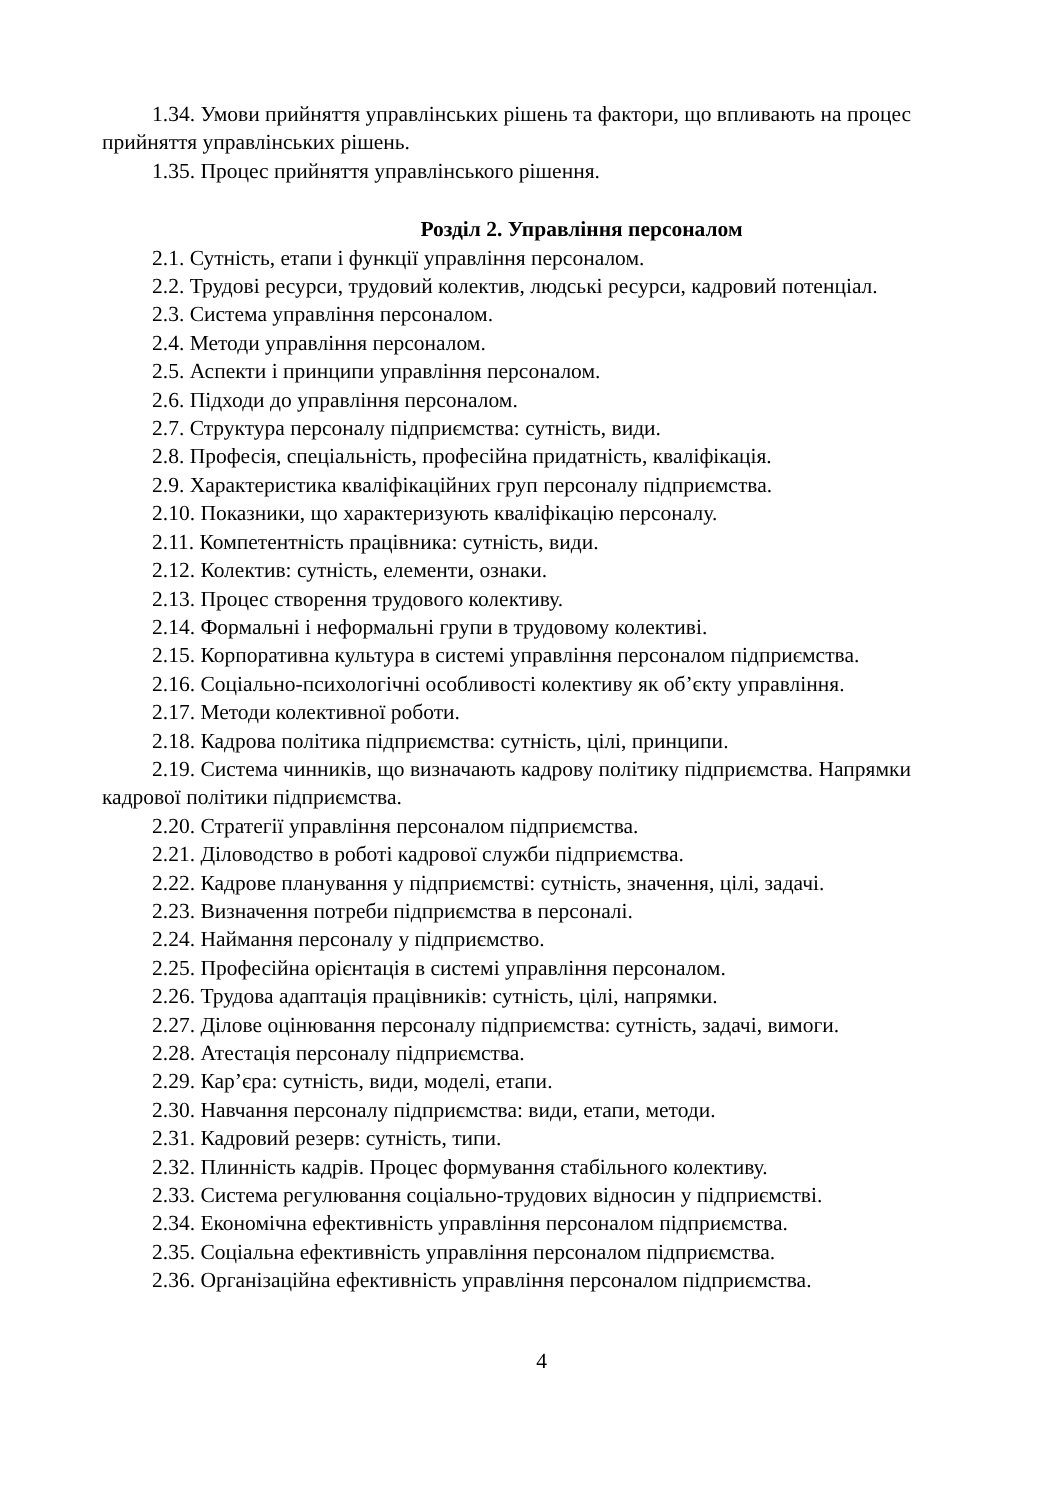1.34. Умови прийняття управлінських рішень та фактори, що впливають на процес прийняття управлінських рішень.
1.35. Процес прийняття управлінського рішення.
Розділ 2. Управління персоналом
2.1. Сутність, етапи і функції управління персоналом.
2.2. Трудові ресурси, трудовий колектив, людські ресурси, кадровий потенціал.
2.3. Система управління персоналом.
2.4. Методи управління персоналом.
2.5. Аспекти і принципи управління персоналом.
2.6. Підходи до управління персоналом.
2.7. Структура персоналу підприємства: сутність, види.
2.8. Професія, спеціальність, професійна придатність, кваліфікація.
2.9. Характеристика кваліфікаційних груп персоналу підприємства.
2.10. Показники, що характеризують кваліфікацію персоналу.
2.11. Компетентність працівника: сутність, види.
2.12. Колектив: сутність, елементи, ознаки.
2.13. Процес створення трудового колективу.
2.14. Формальні і неформальні групи в трудовому колективі.
2.15. Корпоративна культура в системі управління персоналом підприємства.
2.16. Соціально-психологічні особливості колективу як об’єкту управління.
2.17. Методи колективної роботи.
2.18. Кадрова політика підприємства: сутність, цілі, принципи.
2.19. Система чинників, що визначають кадрову політику підприємства. Напрямки кадрової політики підприємства.
2.20. Стратегії управління персоналом підприємства.
2.21. Діловодство в роботі кадрової служби підприємства.
2.22. Кадрове планування у підприємстві: сутність, значення, цілі, задачі.
2.23. Визначення потреби підприємства в персоналі.
2.24. Наймання персоналу у підприємство.
2.25. Професійна орієнтація в системі управління персоналом.
2.26. Трудова адаптація працівників: сутність, цілі, напрямки.
2.27. Ділове оцінювання персоналу підприємства: сутність, задачі, вимоги.
2.28. Атестація персоналу підприємства.
2.29. Кар’єра: сутність, види, моделі, етапи.
2.30. Навчання персоналу підприємства: види, етапи, методи.
2.31. Кадровий резерв: сутність, типи.
2.32. Плинність кадрів. Процес формування стабільного колективу.
2.33. Система регулювання соціально-трудових відносин у підприємстві.
2.34. Економічна ефективність управління персоналом підприємства.
2.35. Соціальна ефективність управління персоналом підприємства.
2.36. Організаційна ефективність управління персоналом підприємства.
4